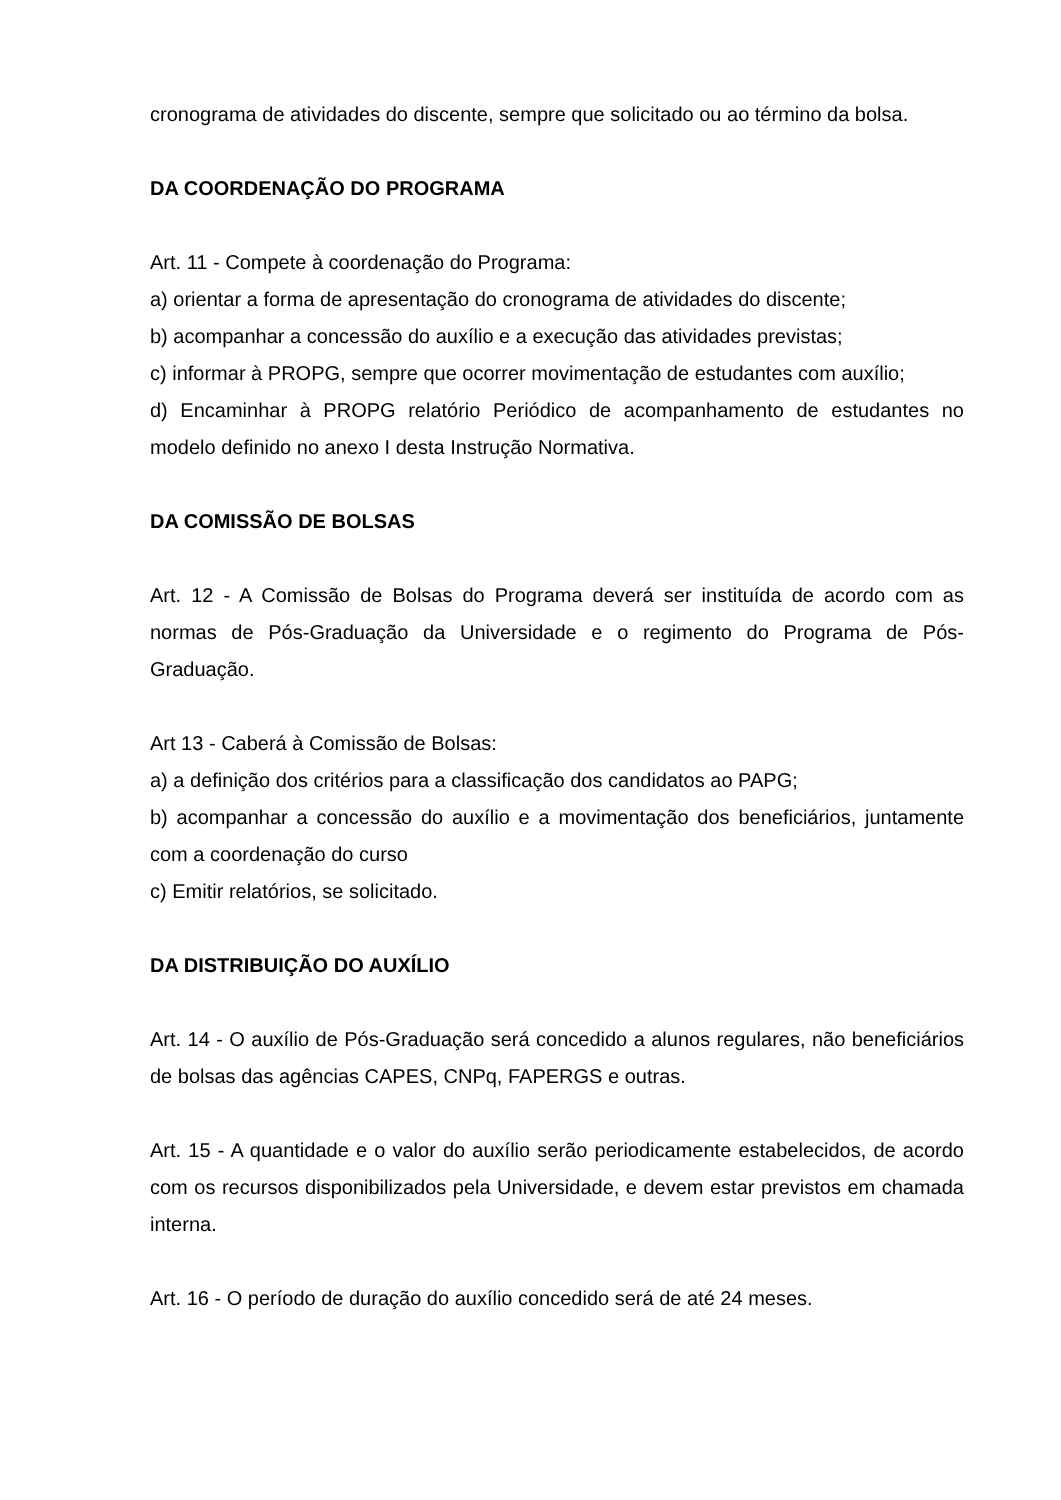cronograma de atividades do discente, sempre que solicitado ou ao término da bolsa.
DA COORDENAÇÃO DO PROGRAMA
Art. 11 - Compete à coordenação do Programa:
a) orientar a forma de apresentação do cronograma de atividades do discente;
b) acompanhar a concessão do auxílio e a execução das atividades previstas;
c) informar à PROPG, sempre que ocorrer movimentação de estudantes com auxílio;
d) Encaminhar à PROPG relatório Periódico de acompanhamento de estudantes no modelo definido no anexo I desta Instrução Normativa.
DA COMISSÃO DE BOLSAS
Art. 12 - A Comissão de Bolsas do Programa deverá ser instituída de acordo com as normas de Pós-Graduação da Universidade e o regimento do Programa de Pós-Graduação.
Art 13 - Caberá à Comissão de Bolsas:
a) a definição dos critérios para a classificação dos candidatos ao PAPG;
b) acompanhar a concessão do auxílio e a movimentação dos beneficiários, juntamente com a coordenação do curso
c) Emitir relatórios, se solicitado.
DA DISTRIBUIÇÃO DO AUXÍLIO
Art. 14 - O auxílio de Pós-Graduação será concedido a alunos regulares, não beneficiários de bolsas das agências CAPES, CNPq, FAPERGS e outras.
Art. 15 - A quantidade e o valor do auxílio serão periodicamente estabelecidos, de acordo com os recursos disponibilizados pela Universidade, e devem estar previstos em chamada interna.
Art. 16 - O período de duração do auxílio concedido será de até 24 meses.